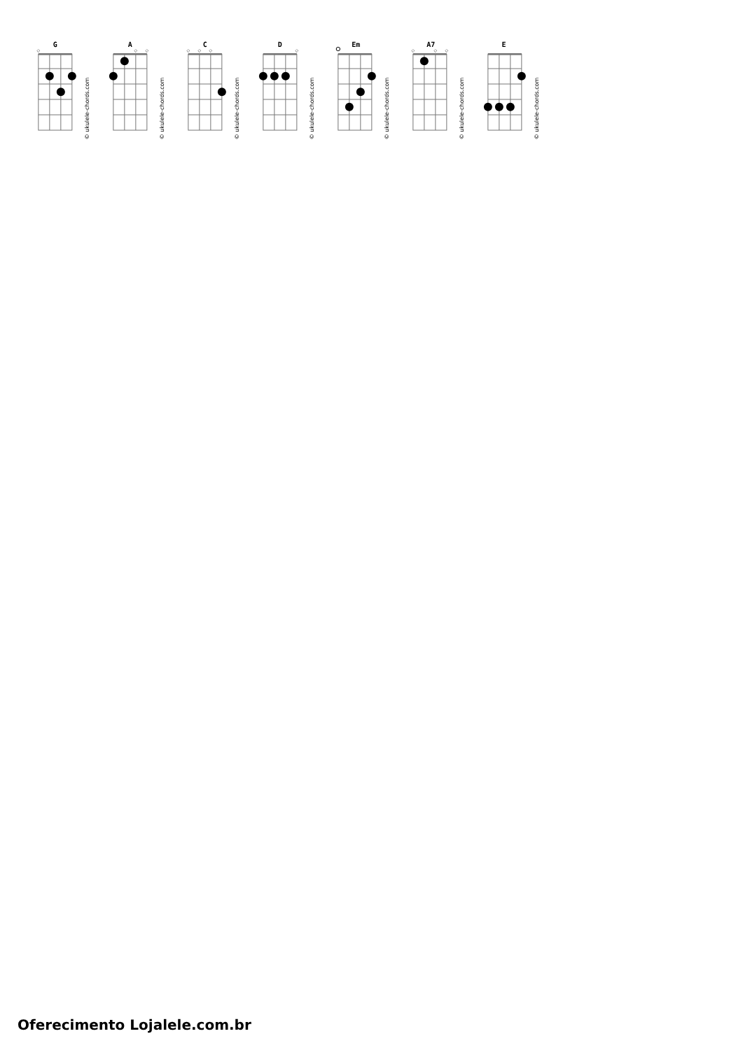G
◇
© ukulele-chords.com
A
◇
◇
© ukulele-chords.com
C
◇
◇
◇
© ukulele-chords.com
D
◇
© ukulele-chords.com
Em
© ukulele-chords.com
A7
◇
◇
◇
© ukulele-chords.com
E
© ukulele-chords.com
Oferecimento Lojalele.com.br